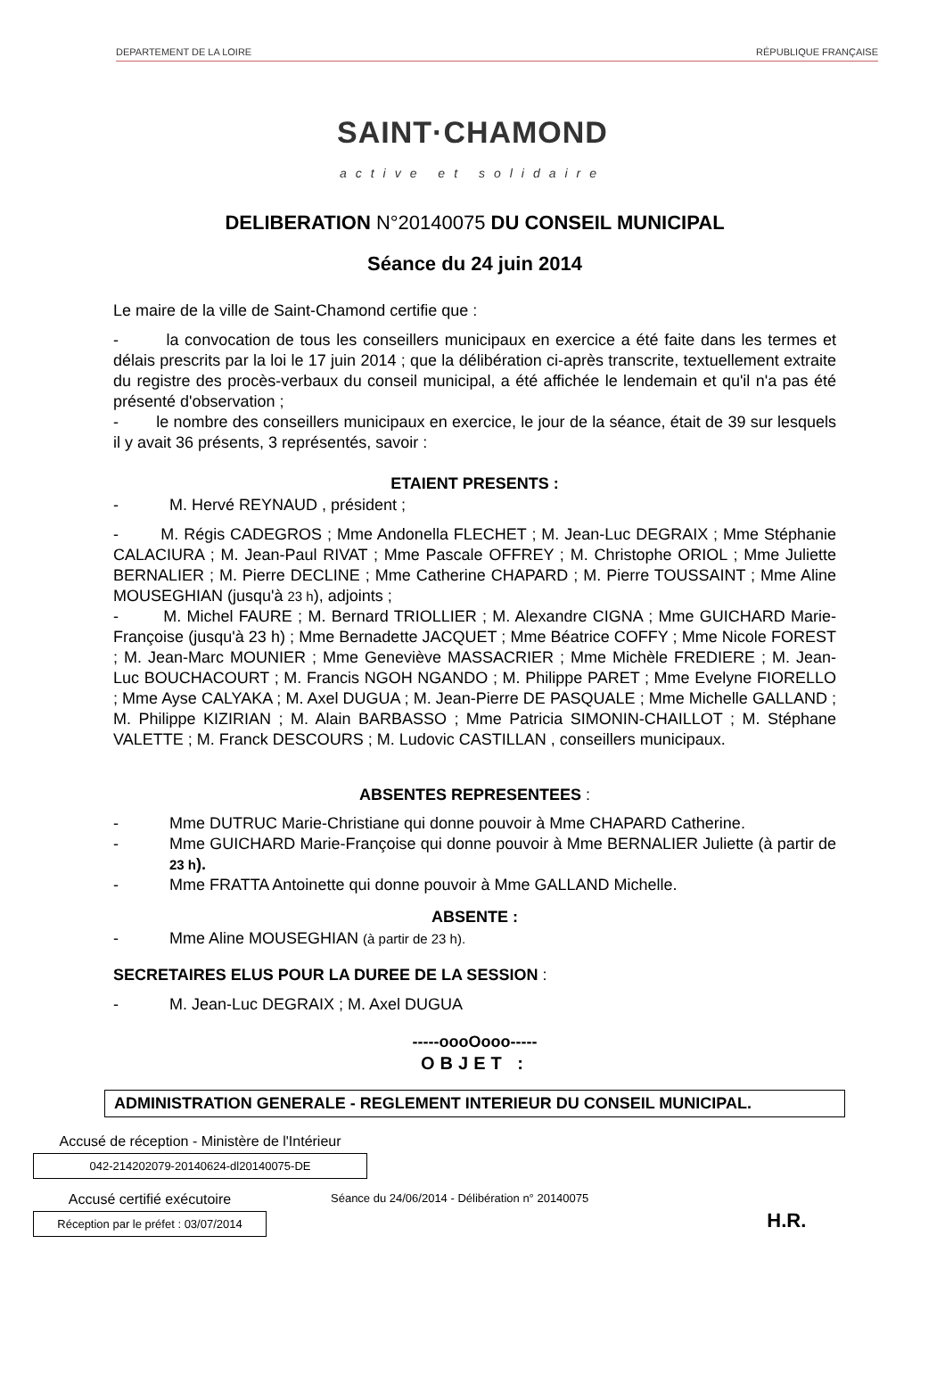DEPARTEMENT DE LA LOIRE RÉPUBLIQUE FRANÇAISE
SAINT·CHAMOND
active et solidaire
DELIBERATION N°20140075 DU CONSEIL MUNICIPAL
Séance du 24 juin 2014
Le maire de la ville de Saint-Chamond certifie que :
- la convocation de tous les conseillers municipaux en exercice a été faite dans les termes et délais prescrits par la loi le 17 juin 2014 ; que la délibération ci-après transcrite, textuellement extraite du registre des procès-verbaux du conseil municipal, a été affichée le lendemain et qu'il n'a pas été présenté d'observation ;
- le nombre des conseillers municipaux en exercice, le jour de la séance, était de 39 sur lesquels il y avait 36 présents, 3 représentés, savoir :
ETAIENT PRESENTS :
- M. Hervé REYNAUD , président ;
- M. Régis CADEGROS ; Mme Andonella FLECHET ; M. Jean-Luc DEGRAIX ; Mme Stéphanie CALACIURA ; M. Jean-Paul RIVAT ; Mme Pascale OFFREY ; M. Christophe ORIOL ; Mme Juliette BERNALIER ; M. Pierre DECLINE ; Mme Catherine CHAPARD ; M. Pierre TOUSSAINT ; Mme Aline MOUSEGHIAN (jusqu'à 23 h), adjoints ;
- M. Michel FAURE ; M. Bernard TRIOLLIER ; M. Alexandre CIGNA ; Mme GUICHARD Marie-Françoise (jusqu'à 23 h) ; Mme Bernadette JACQUET ; Mme Béatrice COFFY ; Mme Nicole FOREST ; M. Jean-Marc MOUNIER ; Mme Geneviève MASSACRIER ; Mme Michèle FREDIERE ; M. Jean-Luc BOUCHACOURT ; M. Francis NGOH NGANDO ; M. Philippe PARET ; Mme Evelyne FIORELLO ; Mme Ayse CALYAKA ; M. Axel DUGUA ; M. Jean-Pierre DE PASQUALE ; Mme Michelle GALLAND ; M. Philippe KIZIRIAN ; M. Alain BARBASSO ; Mme Patricia SIMONIN-CHAILLOT ; M. Stéphane VALETTE ; M. Franck DESCOURS ; M. Ludovic CASTILLAN , conseillers municipaux.
ABSENTES REPRESENTEES :
- Mme DUTRUC Marie-Christiane qui donne pouvoir à Mme CHAPARD Catherine.
- Mme GUICHARD Marie-Françoise qui donne pouvoir à Mme BERNALIER Juliette (à partir de 23 h).
- Mme FRATTA Antoinette qui donne pouvoir à Mme GALLAND Michelle.
ABSENTE :
- Mme Aline MOUSEGHIAN (à partir de 23 h).
SECRETAIRES ELUS POUR LA DUREE DE LA SESSION :
- M. Jean-Luc DEGRAIX ; M. Axel DUGUA
-----oooOooo-----
OBJET :
ADMINISTRATION GENERALE - REGLEMENT INTERIEUR DU CONSEIL MUNICIPAL.
Accusé de réception - Ministère de l'Intérieur
042-214202079-20140624-dl20140075-DE
Accusé certifié exécutoire
Réception par le préfet : 03/07/2014
Séance du 24/06/2014 - Délibération n° 20140075
H.R.